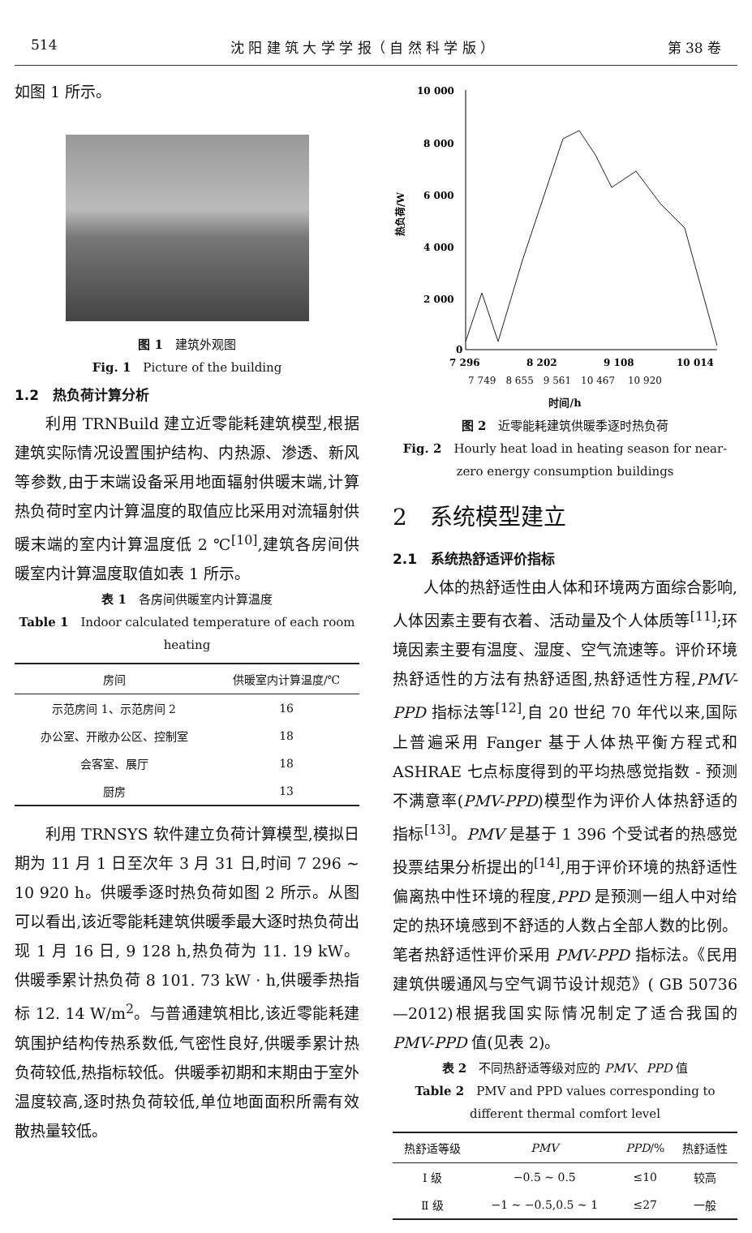514 沈 阳 建 筑 大 学 学 报（ 自 然 科 学 版 ） 第 38 卷
如图 1 所示。
图 1　建筑外观图
Fig. 1　Picture of the building
1.2　热负荷计算分析
利用 TRNBuild 建立近零能耗建筑模型,根据建筑实际情况设置围护结构、内热源、渗透、新风等参数,由于末端设备采用地面辐射供暖末端,计算热负荷时室内计算温度的取值应比采用对流辐射供暖末端的室内计算温度低 2 ℃<sup>[10]</sup>,建筑各房间供暖室内计算温度取值如表 1 所示。
表 1　各房间供暖室内计算温度
Table 1　Indoor calculated temperature of each room heating
| 房间 | 供暖室内计算温度/℃ |
| --- | --- |
| 示范房间 1、示范房间 2 | 16 |
| 办公室、开敞办公区、控制室 | 18 |
| 会客室、展厅 | 18 |
| 厨房 | 13 |
利用 TRNSYS 软件建立负荷计算模型,模拟日期为 11 月 1 日至次年 3 月 31 日,时间 7 296 ~ 10 920 h。供暖季逐时热负荷如图 2 所示。从图可以看出,该近零能耗建筑供暖季最大逐时热负荷出现 1 月 16 日, 9 128 h,热负荷为 11. 19 kW。供暖季累计热负荷 8 101. 73 kW · h,供暖季热指标 12. 14 W/m<sup>2</sup>。与普通建筑相比,该近零能耗建筑围护结构传热系数低,气密性良好,供暖季累计热负荷较低,热指标较低。供暖季初期和末期由于室外温度较高,逐时热负荷较低,单位地面面积所需有效散热量较低。
10 000
8 000
6 000
4 000
2 000
0
热负荷/W
7 296
8 202
9 108
10 014
7 749　8 655　9 561　10 467 　10 920
时间/h
图 2　近零能耗建筑供暖季逐时热负荷
Fig. 2　Hourly heat load in heating season for near-zero energy consumption buildings
2　系统模型建立
2.1　系统热舒适评价指标
人体的热舒适性由人体和环境两方面综合影响,人体因素主要有衣着、活动量及个人体质等<sup>[11]</sup>;环境因素主要有温度、湿度、空气流速等。评价环境热舒适性的方法有热舒适图,热舒适性方程,PMV-PPD 指标法等<sup>[12]</sup>,自 20 世纪 70 年代以来,国际上普遍采用 Fanger 基于人体热平衡方程式和 ASHRAE 七点标度得到的平均热感觉指数 - 预测不满意率(PMV-PPD)模型作为评价人体热舒适的指标<sup>[13]</sup>。PMV 是基于 1 396 个受试者的热感觉投票结果分析提出的<sup>[14]</sup>,用于评价环境的热舒适性偏离热中性环境的程度,PPD 是预测一组人中对给定的热环境感到不舒适的人数占全部人数的比例。笔者热舒适性评价采用 PMV-PPD 指标法。《民用建筑供暖通风与空气调节设计规范》( GB 50736—2012)根据我国实际情况制定了适合我国的 PMV-PPD 值(见表 2)。
表 2　不同热舒适等级对应的 PMV、PPD 值
Table 2　PMV and PPD values corresponding to different thermal comfort level
| 热舒适等级 | PMV | PPD /% | 热舒适性 |
| --- | --- | --- | --- |
| Ⅰ 级 | −0.5 ~ 0.5 | ≤10 | 较高 |
| Ⅱ 级 | −1 ~ −0.5,0.5 ~ 1 | ≤27 | 一般 |